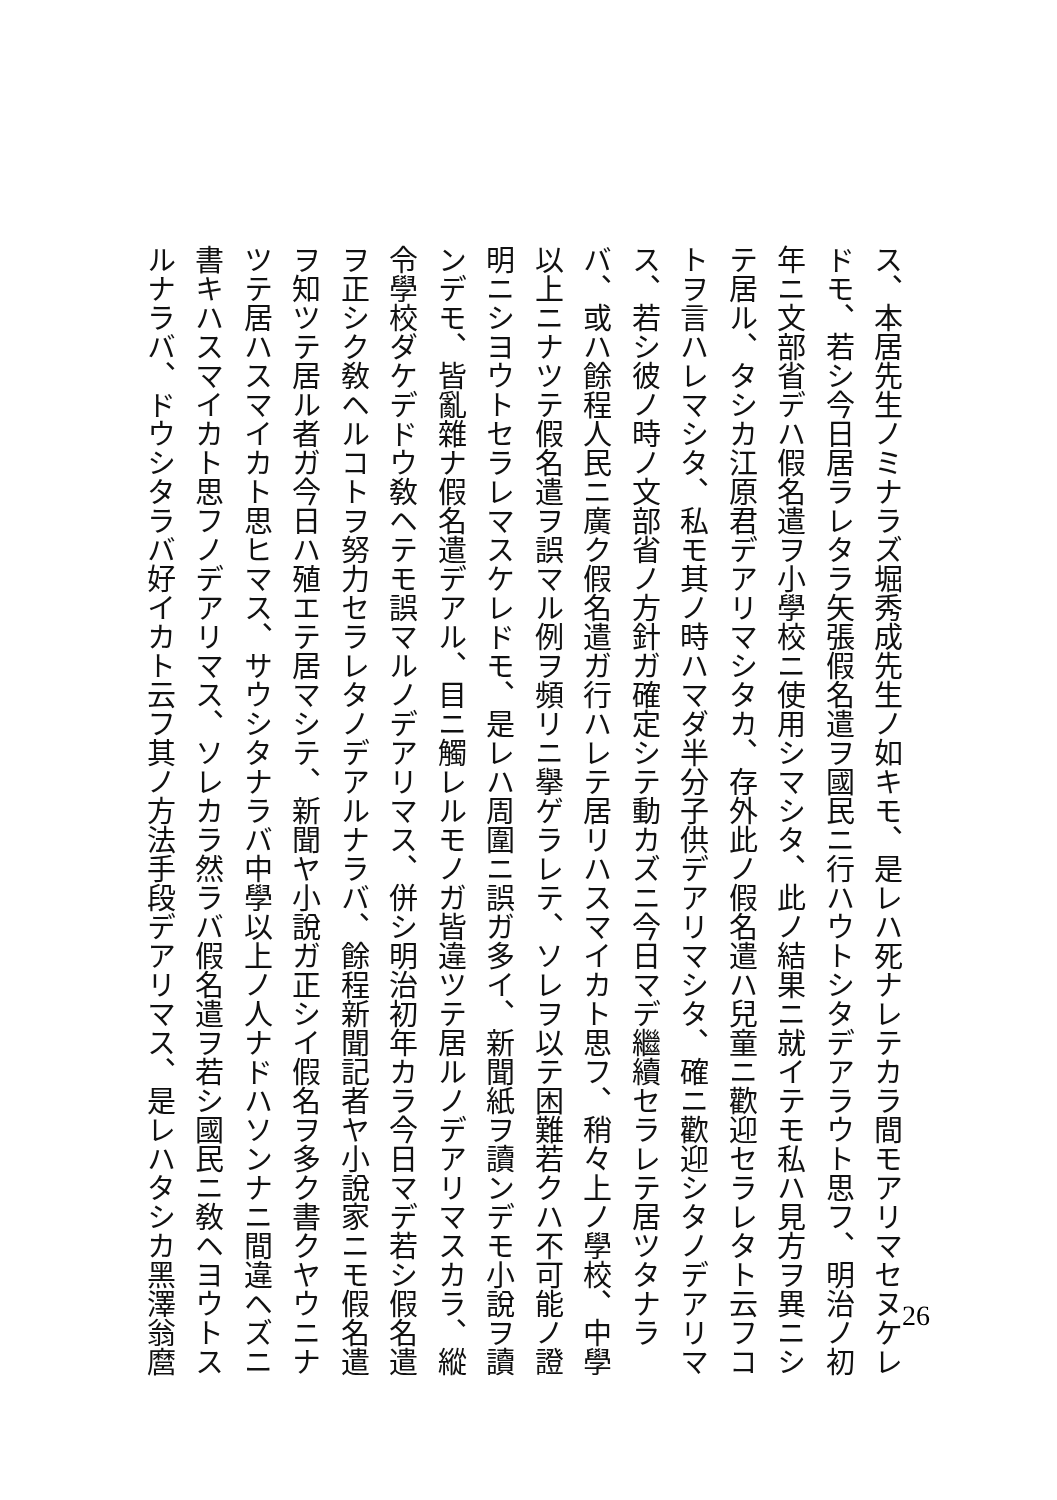ス、本居先生ノミナラズ堀秀成先生ノ如キモ、是レハ死ナレテカラ間モアリマセヌケレ
ドモ、若シ今日居ラレタラ矢張假名遣ヲ國民ニ行ハウトシタデアラウト思フ、明治ノ初
年ニ文部省デハ假名遣ヲ小學校ニ使用シマシタ、此ノ結果ニ就イテモ私ハ見方ヲ異ニシ
テ居ル、タシカ江原君デアリマシタカ、存外此ノ假名遣ハ兒童ニ歡迎セラレタト云フコ
トヲ言ハレマシタ、私モ其ノ時ハマダ半分子供デアリマシタ、確ニ歡迎シタノデアリマ
ス、若シ彼ノ時ノ文部省ノ方針ガ確定シテ動カズニ今日マデ繼續セラレテ居ツタナラ
バ、或ハ餘程人民ニ廣ク假名遣ガ行ハレテ居リハスマイカト思フ、稍々上ノ學校、中學
以上ニナツテ假名遣ヲ誤マル例ヲ頻リニ擧ゲラレテ、ソレヲ以テ困難若クハ不可能ノ證
明ニシヨウトセラレマスケレドモ、是レハ周圍ニ誤ガ多イ、新聞紙ヲ讀ンデモ小說ヲ讀
ンデモ、皆亂雜ナ假名遣デアル、目ニ觸レルモノガ皆違ツテ居ルノデアリマスカラ、縱
令學校ダケデドウ敎ヘテモ誤マルノデアリマス、併シ明治初年カラ今日マデ若シ假名遣
ヲ正シク敎ヘルコトヲ努力セラレタノデアルナラバ、餘程新聞記者ヤ小說家ニモ假名遣
ヲ知ツテ居ル者ガ今日ハ殖エテ居マシテ、新聞ヤ小說ガ正シイ假名ヲ多ク書クヤウニナ
ツテ居ハスマイカト思ヒマス、サウシタナラバ中學以上ノ人ナドハソンナニ間違ヘズニ
書キハスマイカト思フノデアリマス、ソレカラ然ラバ假名遣ヲ若シ國民ニ敎ヘヨウトス
ルナラバ、ドウシタラバ好イカト云フ其ノ方法手段デアリマス、是レハタシカ黑澤翁麿
26